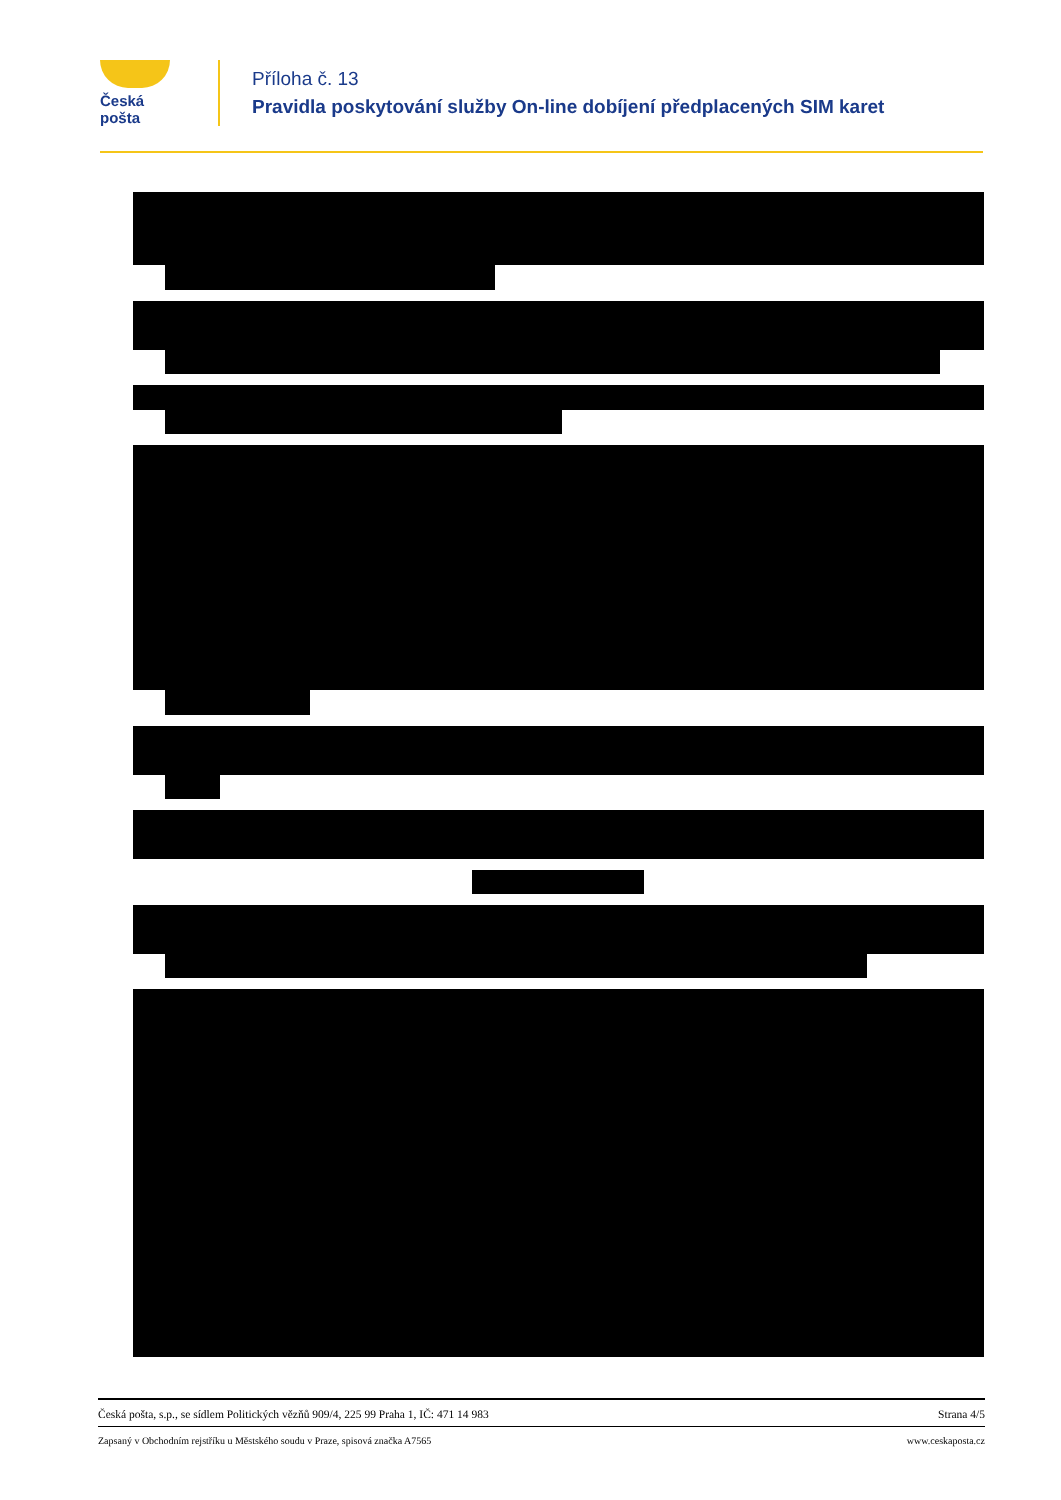Česká pošta
Příloha č. 13
Pravidla poskytování služby On-line dobíjení předplacených SIM karet
Česká pošta, s.p., se sídlem Politických vězňů 909/4, 225 99 Praha 1, IČ: 471 14 983 Strana 4/5
Zapsaný v Obchodním rejstříku u Městského soudu v Praze, spisová značka A7565 www.ceskaposta.cz